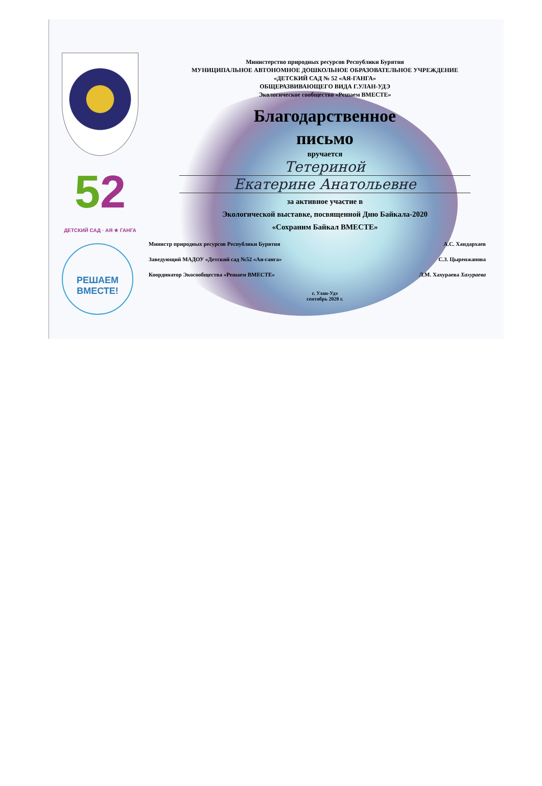52
ДЕТСКИЙ САД · АЯ ★ ГАНГА
РЕШАЕМ
ВМЕСТЕ!
Министерство природных ресурсов Республики Бурятия
МУНИЦИПАЛЬНОЕ АВТОНОМНОЕ ДОШКОЛЬНОЕ ОБРАЗОВАТЕЛЬНОЕ УЧРЕЖДЕНИЕ
«ДЕТСКИЙ САД № 52 «АЯ-ГАНГА»
ОБЩЕРАЗВИВАЮЩЕГО ВИДА Г.УЛАН-УДЭ
Экологическое сообщество «Решаем ВМЕСТЕ»
Благодарственное
письмо
вручается
Тетериной
Екатерине Анатольевне
за активное участие в
Экологической выставке, посвященной Дню Байкала-2020
«Сохраним Байкал ВМЕСТЕ»
Министр природных ресурсов Республики Бурятия А.С. Хандархаев
Заведующий МАДОУ «Детский сад №52 «Ая-ганга» С.З. Цыренжапова
Координатор Экосообщества «Решаем ВМЕСТЕ» Л.М. Хахураева Хахураева
г. Улан-Удэ
сентябрь 2020 г.